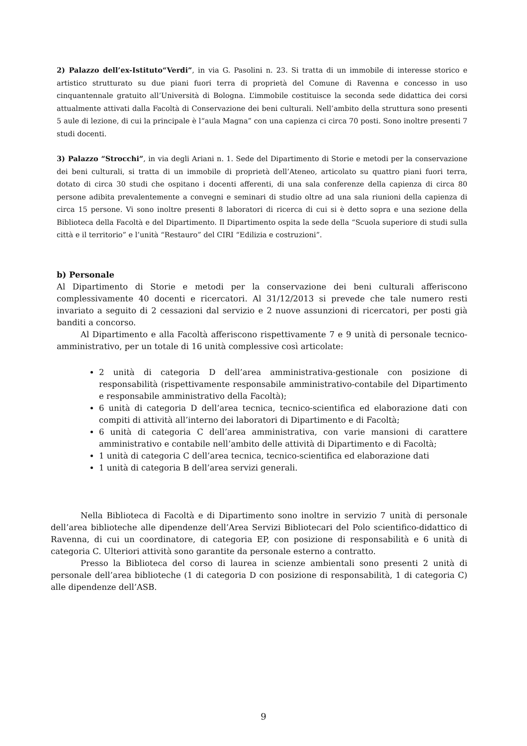2) Palazzo dell’ex-Istituto“Verdi”, in via G. Pasolini n. 23. Si tratta di un immobile di interesse storico e artistico strutturato su due piani fuori terra di proprietà del Comune di Ravenna e concesso in uso cinquantennale gratuito all’Università di Bologna. L’immobile costituisce la seconda sede didattica dei corsi attualmente attivati dalla Facoltà di Conservazione dei beni culturali. Nell’ambito della struttura sono presenti 5 aule di lezione, di cui la principale è l“aula Magna” con una capienza ci circa 70 posti. Sono inoltre presenti 7 studi docenti.
3) Palazzo “Strocchi”, in via degli Ariani n. 1. Sede del Dipartimento di Storie e metodi per la conservazione dei beni culturali, si tratta di un immobile di proprietà dell’Ateneo, articolato su quattro piani fuori terra, dotato di circa 30 studi che ospitano i docenti afferenti, di una sala conferenze della capienza di circa 80 persone adibita prevalentemente a convegni e seminari di studio oltre ad una sala riunioni della capienza di circa 15 persone. Vi sono inoltre presenti 8 laboratori di ricerca di cui si è detto sopra e una sezione della Biblioteca della Facoltà e del Dipartimento. Il Dipartimento ospita la sede della “Scuola superiore di studi sulla città e il territorio” e l’unità “Restauro” del CIRI “Edilizia e costruzioni”.
b) Personale
Al Dipartimento di Storie e metodi per la conservazione dei beni culturali afferiscono complessivamente 40 docenti e ricercatori. Al 31/12/2013 si prevede che tale numero resti invariato a seguito di 2 cessazioni dal servizio e 2 nuove assunzioni di ricercatori, per posti già banditi a concorso.
Al Dipartimento e alla Facoltà afferiscono rispettivamente 7 e 9 unità di personale tecnico-amministrativo, per un totale di 16 unità complessive così articolate:
2 unità di categoria D dell’area amministrativa-gestionale con posizione di responsabilità (rispettivamente responsabile amministrativo-contabile del Dipartimento e responsabile amministrativo della Facoltà);
6 unità di categoria D dell’area tecnica, tecnico-scientifica ed elaborazione dati con compiti di attività all’interno dei laboratori di Dipartimento e di Facoltà;
6 unità di categoria C dell’area amministrativa, con varie mansioni di carattere amministrativo e contabile nell’ambito delle attività di Dipartimento e di Facoltà;
1 unità di categoria C dell’area tecnica, tecnico-scientifica ed elaborazione dati
1 unità di categoria B dell’area servizi generali.
Nella Biblioteca di Facoltà e di Dipartimento sono inoltre in servizio 7 unità di personale dell’area biblioteche alle dipendenze dell’Area Servizi Bibliotecari del Polo scientifico-didattico di Ravenna, di cui un coordinatore, di categoria EP, con posizione di responsabilità e 6 unità di categoria C. Ulteriori attività sono garantite da personale esterno a contratto.
Presso la Biblioteca del corso di laurea in scienze ambientali sono presenti 2 unità di personale dell’area biblioteche (1 di categoria D con posizione di responsabilità, 1 di categoria C) alle dipendenze dell’ASB.
9